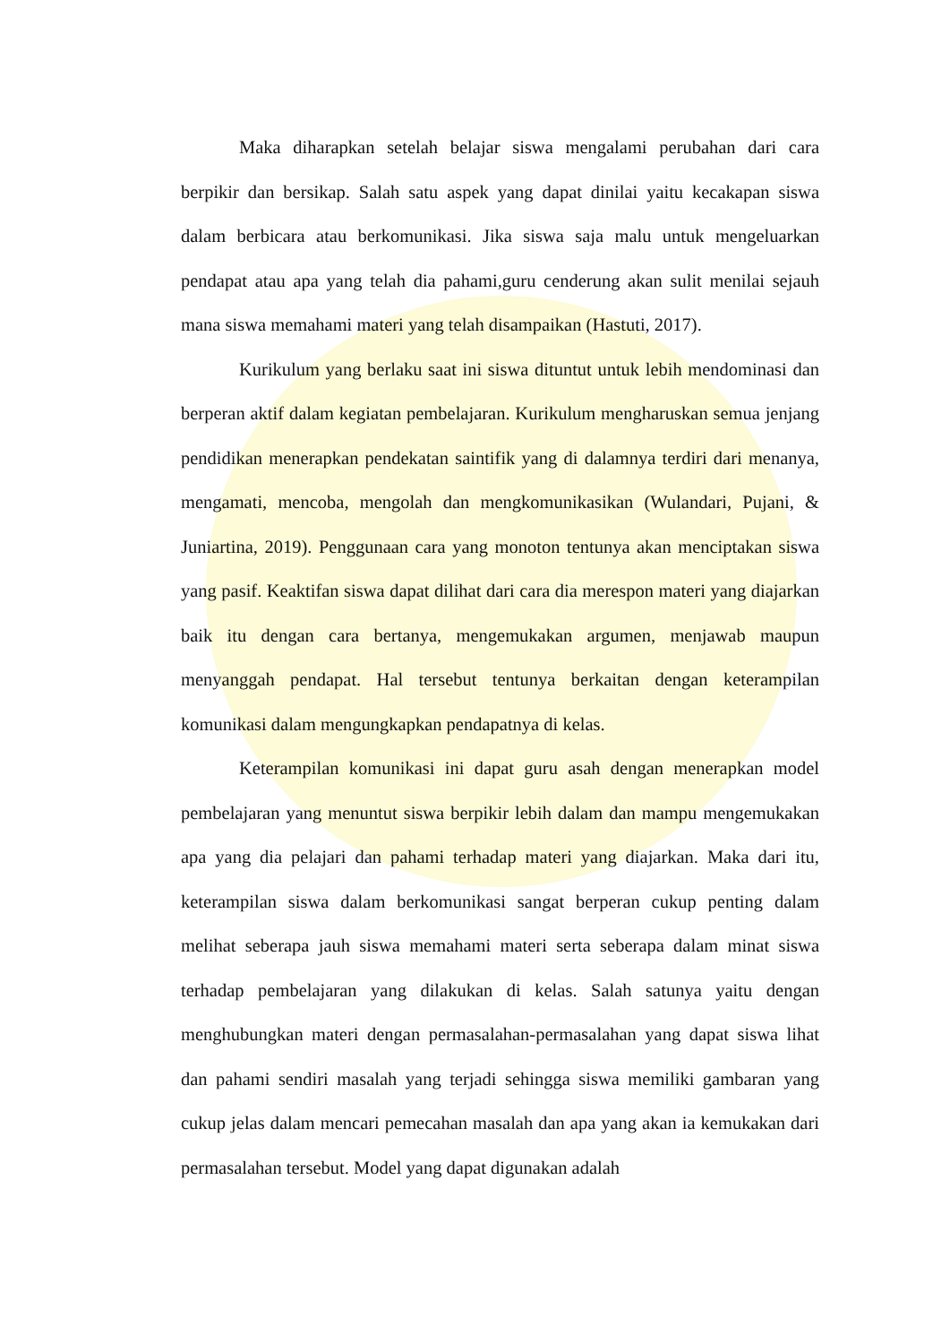Maka diharapkan setelah belajar siswa mengalami perubahan dari cara berpikir dan bersikap. Salah satu aspek yang dapat dinilai yaitu kecakapan siswa dalam berbicara atau berkomunikasi. Jika siswa saja malu untuk mengeluarkan pendapat atau apa yang telah dia pahami,guru cenderung akan sulit menilai sejauh mana siswa memahami materi yang telah disampaikan (Hastuti, 2017).
Kurikulum yang berlaku saat ini siswa dituntut untuk lebih mendominasi dan berperan aktif dalam kegiatan pembelajaran. Kurikulum mengharuskan semua jenjang pendidikan menerapkan pendekatan saintifik yang di dalamnya terdiri dari menanya, mengamati, mencoba, mengolah dan mengkomunikasikan (Wulandari, Pujani, & Juniartina, 2019). Penggunaan cara yang monoton tentunya akan menciptakan siswa yang pasif. Keaktifan siswa dapat dilihat dari cara dia merespon materi yang diajarkan baik itu dengan cara bertanya, mengemukakan argumen, menjawab maupun menyanggah pendapat. Hal tersebut tentunya berkaitan dengan keterampilan komunikasi dalam mengungkapkan pendapatnya di kelas.
Keterampilan komunikasi ini dapat guru asah dengan menerapkan model pembelajaran yang menuntut siswa berpikir lebih dalam dan mampu mengemukakan apa yang dia pelajari dan pahami terhadap materi yang diajarkan. Maka dari itu, keterampilan siswa dalam berkomunikasi sangat berperan cukup penting dalam melihat seberapa jauh siswa memahami materi serta seberapa dalam minat siswa terhadap pembelajaran yang dilakukan di kelas. Salah satunya yaitu dengan menghubungkan materi dengan permasalahan-permasalahan yang dapat siswa lihat dan pahami sendiri masalah yang terjadi sehingga siswa memiliki gambaran yang cukup jelas dalam mencari pemecahan masalah dan apa yang akan ia kemukakan dari permasalahan tersebut. Model yang dapat digunakan adalah